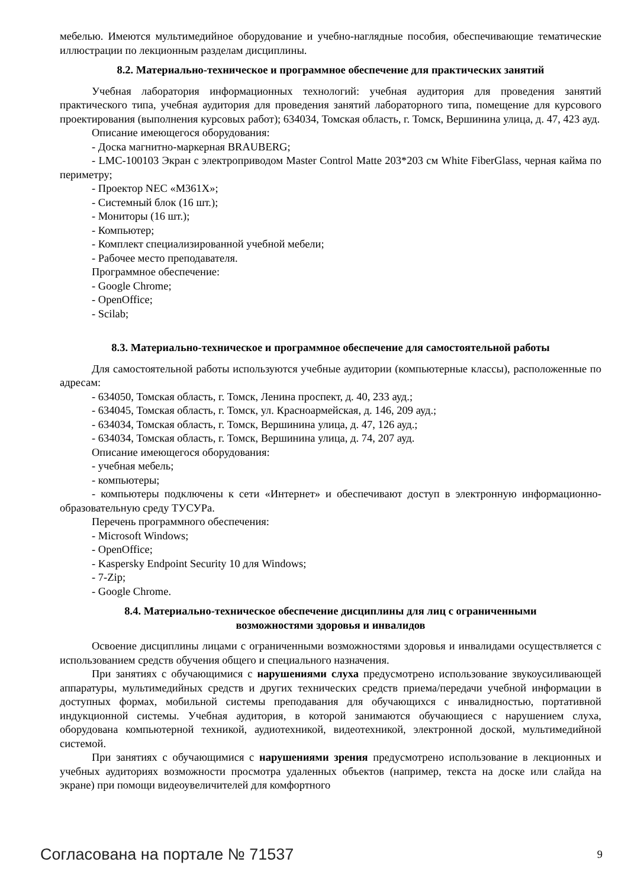мебелью. Имеются мультимедийное оборудование и учебно-наглядные пособия, обеспечивающие тематические иллюстрации по лекционным разделам дисциплины.
8.2. Материально-техническое и программное обеспечение для практических занятий
Учебная лаборатория информационных технологий: учебная аудитория для проведения занятий практического типа, учебная аудитория для проведения занятий лабораторного типа, помещение для курсового проектирования (выполнения курсовых работ); 634034, Томская область, г. Томск, Вершинина улица, д. 47, 423 ауд.
Описание имеющегося оборудования:
- Доска магнитно-маркерная BRAUBERG;
- LMC-100103 Экран с электроприводом Master Control Matte 203*203 см White FiberGlass, черная кайма по периметру;
- Проектор NEC «M361X»;
- Системный блок (16 шт.);
- Мониторы (16 шт.);
- Компьютер;
- Комплект специализированной учебной мебели;
- Рабочее место преподавателя.
Программное обеспечение:
- Google Chrome;
- OpenOffice;
- Scilab;
8.3. Материально-техническое и программное обеспечение для самостоятельной работы
Для самостоятельной работы используются учебные аудитории (компьютерные классы), расположенные по адресам:
- 634050, Томская область, г. Томск, Ленина проспект, д. 40, 233 ауд.;
- 634045, Томская область, г. Томск, ул. Красноармейская, д. 146, 209 ауд.;
- 634034, Томская область, г. Томск, Вершинина улица, д. 47, 126 ауд.;
- 634034, Томская область, г. Томск, Вершинина улица, д. 74, 207 ауд.
Описание имеющегося оборудования:
- учебная мебель;
- компьютеры;
- компьютеры подключены к сети «Интернет» и обеспечивают доступ в электронную информационно-образовательную среду ТУСУРа.
Перечень программного обеспечения:
- Microsoft Windows;
- OpenOffice;
- Kaspersky Endpoint Security 10 для Windows;
- 7-Zip;
- Google Chrome.
8.4. Материально-техническое обеспечение дисциплины для лиц с ограниченными
возможностями здоровья и инвалидов
Освоение дисциплины лицами с ограниченными возможностями здоровья и инвалидами осуществляется с использованием средств обучения общего и специального назначения.
При занятиях с обучающимися с нарушениями слуха предусмотрено использование звукоусиливающей аппаратуры, мультимедийных средств и других технических средств приема/передачи учебной информации в доступных формах, мобильной системы преподавания для обучающихся с инвалидностью, портативной индукционной системы. Учебная аудитория, в которой занимаются обучающиеся с нарушением слуха, оборудована компьютерной техникой, аудиотехникой, видеотехникой, электронной доской, мультимедийной системой.
При занятиях с обучающимися с нарушениями зрения предусмотрено использование в лекционных и учебных аудиториях возможности просмотра удаленных объектов (например, текста на доске или слайда на экране) при помощи видеоувеличителей для комфортного
Согласована на портале № 71537 9